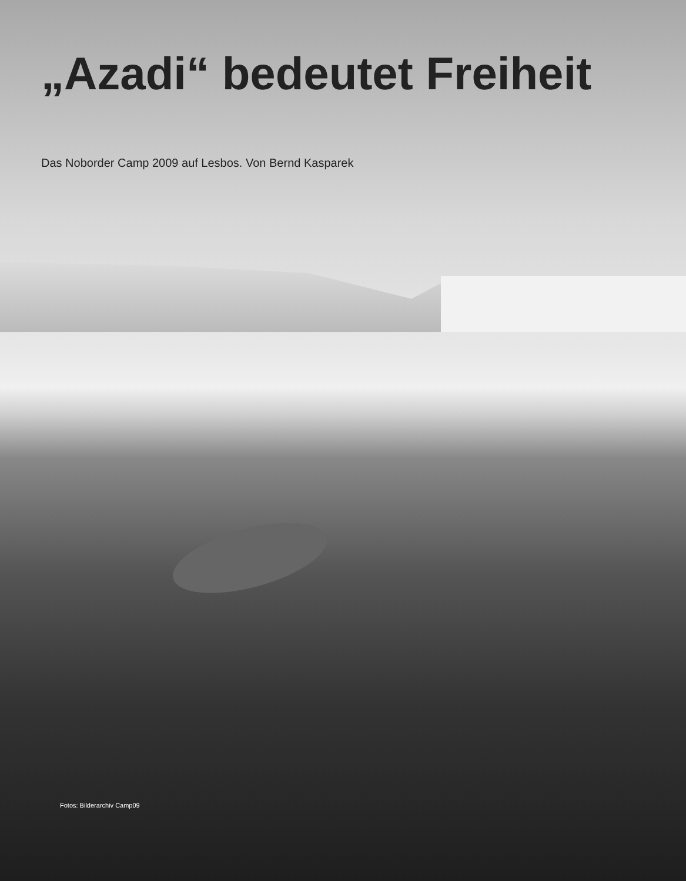„Azadi“ bedeutet Freiheit
Das Noborder Camp 2009 auf Lesbos. Von Bernd Kasparek
Fotos: Bilderarchiv Camp09